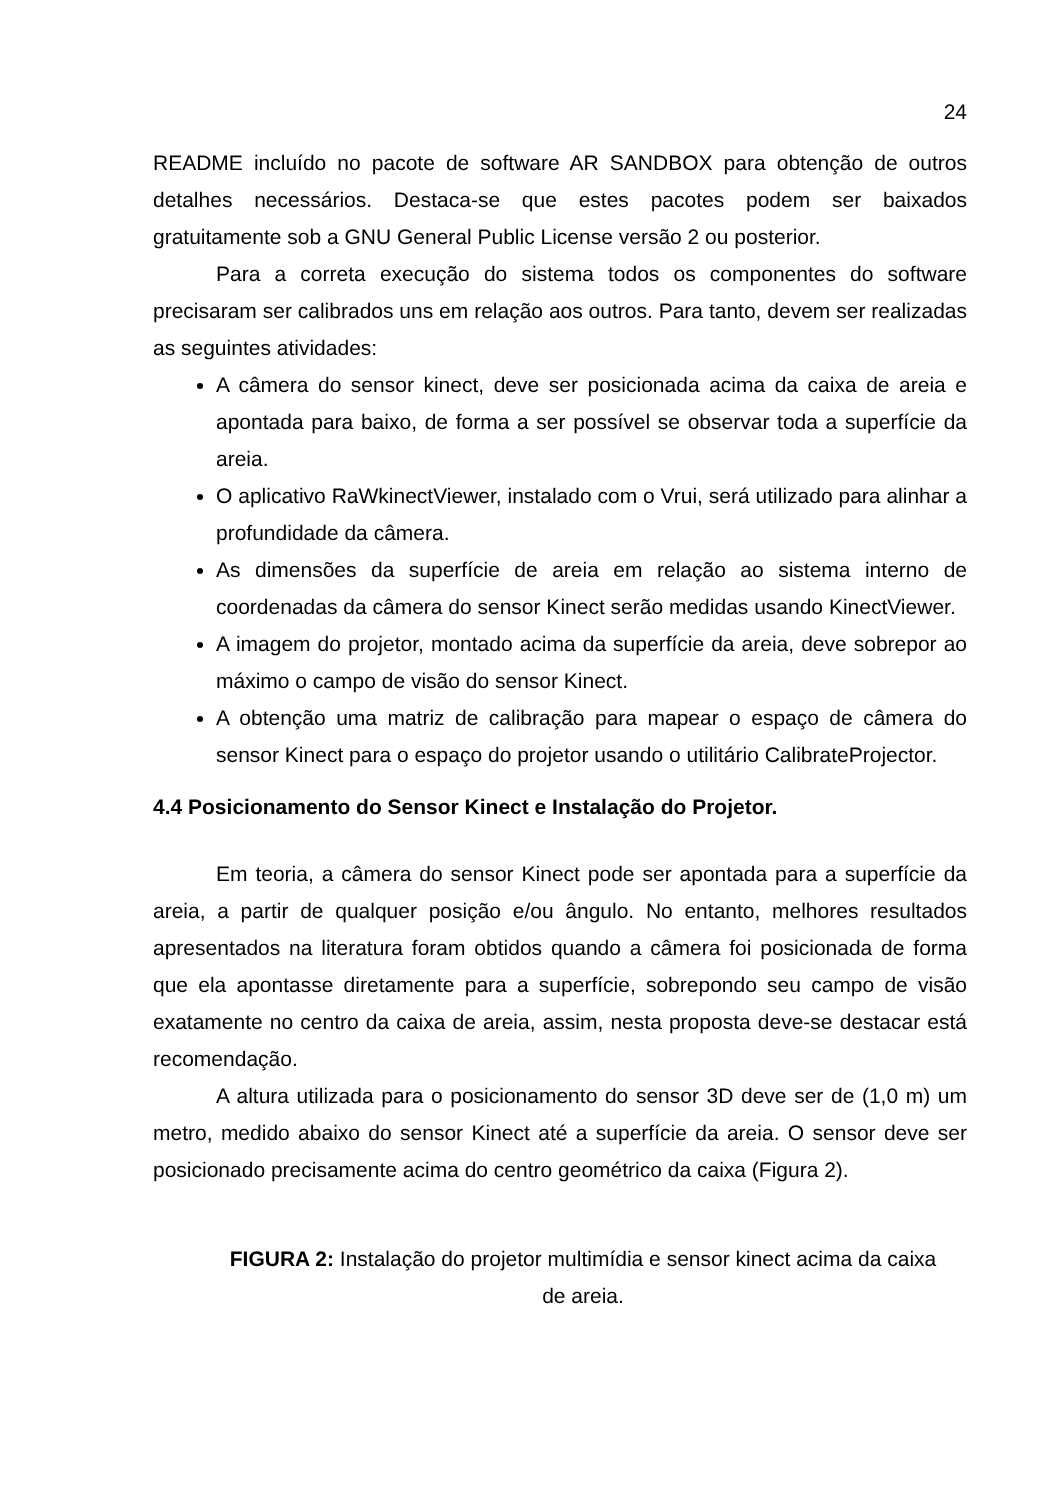24
README incluído no pacote de software AR SANDBOX para obtenção de outros detalhes necessários. Destaca-se que estes pacotes podem ser baixados gratuitamente sob a GNU General Public License versão 2 ou posterior.
Para a correta execução do sistema todos os componentes do software precisaram ser calibrados uns em relação aos outros. Para tanto, devem ser realizadas as seguintes atividades:
A câmera do sensor kinect, deve ser posicionada acima da caixa de areia e apontada para baixo, de forma a ser possível se observar toda a superfície da areia.
O aplicativo RaWkinectViewer, instalado com o Vrui, será utilizado para alinhar a profundidade da câmera.
As dimensões da superfície de areia em relação ao sistema interno de coordenadas da câmera do sensor Kinect serão medidas usando KinectViewer.
A imagem do projetor, montado acima da superfície da areia, deve sobrepor ao máximo o campo de visão do sensor Kinect.
A obtenção uma matriz de calibração para mapear o espaço de câmera do sensor Kinect para o espaço do projetor usando o utilitário CalibrateProjector.
4.4 Posicionamento do Sensor Kinect e Instalação do Projetor.
Em teoria, a câmera do sensor Kinect pode ser apontada para a superfície da areia, a partir de qualquer posição e/ou ângulo. No entanto, melhores resultados apresentados na literatura foram obtidos quando a câmera foi posicionada de forma que ela apontasse diretamente para a superfície, sobrepondo seu campo de visão exatamente no centro da caixa de areia, assim, nesta proposta deve-se destacar está recomendação.
A altura utilizada para o posicionamento do sensor 3D deve ser de (1,0 m) um metro, medido abaixo do sensor Kinect até a superfície da areia. O sensor deve ser posicionado precisamente acima do centro geométrico da caixa (Figura 2).
FIGURA 2: Instalação do projetor multimídia e sensor kinect acima da caixa de areia.